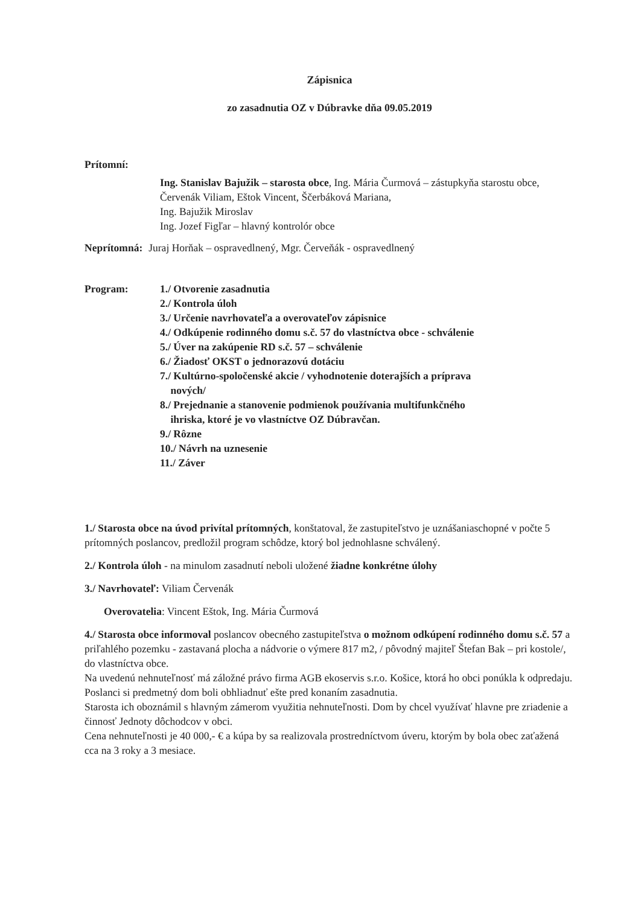Zápisnica
zo zasadnutia OZ v Dúbravke dňa 09.05.2019
Prítomní:
Ing. Stanislav Bajužik – starosta obce, Ing. Mária Čurmová – zástupkyňa starostu obce, Červenák Viliam, Eštok Vincent, Ščerbáková Mariana,
Ing. Bajužik Miroslav
Ing. Jozef Figľar – hlavný kontrolór obce
Neprítomná: Juraj Horňak – ospravedlnený, Mgr. Červeňák - ospravedlnený
Program: 1./ Otvorenie zasadnutia
2./ Kontrola úloh
3./ Určenie navrhovateľa a overovateľov zápisnice
4./ Odkúpenie rodinného domu s.č. 57 do vlastníctva obce - schválenie
5./ Úver na zakúpenie RD s.č. 57 – schválenie
6./ Žiadosť OKST o jednorazovú dotáciu
7./ Kultúrno-spoločenské akcie / vyhodnotenie doterajších a príprava
nových/
8./ Prejednanie a stanovenie podmienok používania multifunkčného
ihriska, ktoré je vo vlastníctve OZ Dúbravčan.
9./ Rôzne
10./ Návrh na uznesenie
11./ Záver
1./ Starosta obce na úvod privítal prítomných, konštatoval, že zastupiteľstvo je uznášaniaschopné v počte 5 prítomných poslancov, predložil program schôdze, ktorý bol jednohlasne schválený.
2./ Kontrola úloh - na minulom zasadnutí neboli uložené žiadne konkrétne úlohy
3./ Navrhovateľ: Viliam Červenák
Overovatelia: Vincent Eštok, Ing. Mária Čurmová
4./ Starosta obce informoval poslancov obecného zastupiteľstva o možnom odkúpení rodinného domu s.č. 57 a priľahlého pozemku - zastavaná plocha a nádvorie o výmere 817 m2, / pôvodný majiteľ Štefan Bak – pri kostole/, do vlastníctva obce.
Na uvedenú nehnuteľnosť má záložné právo firma AGB ekoservis s.r.o. Košice, ktorá ho obci ponúkla k odpredaju.
Poslanci si predmetný dom boli obhliadnuť ešte pred konaním zasadnutia.
Starosta ich oboznámil s hlavným zámerom využitia nehnuteľnosti. Dom by chcel využívať hlavne pre zriadenie a činnosť Jednoty dôchodcov v obci.
Cena nehnuteľnosti je 40 000,- € a kúpa by sa realizovala prostredníctvom úveru, ktorým by bola obec zaťažená cca na 3 roky a 3 mesiace.